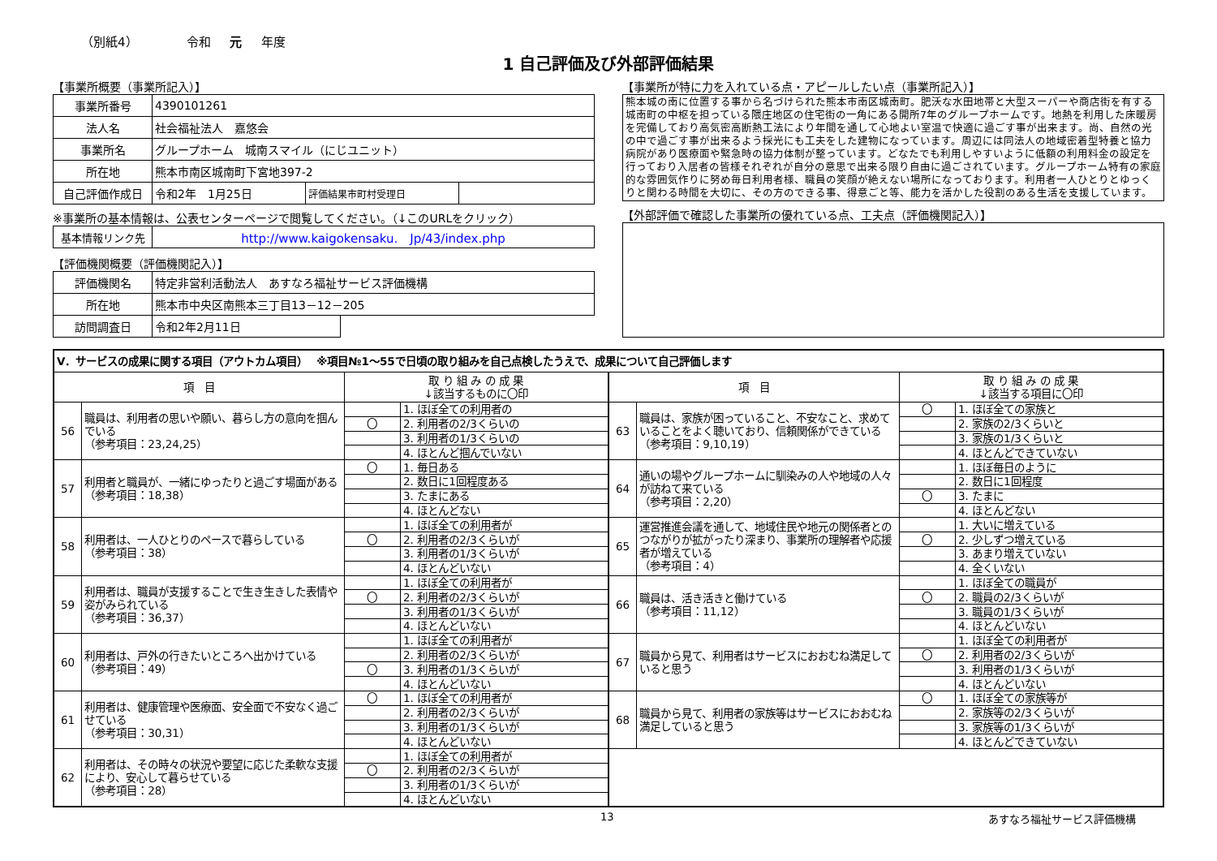（別紙4） 令和 元 年度
1 自己評価及び外部評価結果
【事業所概要（事業所記入）】
| 事業所番号 | 4390101261 | | |
| 法人名 | 社会福祉法人 嘉悠会 | | |
| 事業所名 | グループホーム 城南スマイル（にじユニット） | | |
| 所在地 | 熊本市南区城南町下宮地397-2 | | |
| 自己評価作成日 | 令和2年 1月25日 | 評価結果市町村受理日 | |
※事業所の基本情報は、公表センターページで閲覧してください。（↓このURLをクリック）
| 基本情報リンク先 | http://www.kaigokensaku. Jp/43/index.php |
【評価機関概要（評価機関記入）】
| 評価機関名 | 特定非営利活動法人 あすなろ福祉サービス評価機構 | |
| 所在地 | 熊本市中央区南熊本三丁目13－12－205 | |
| 訪問調査日 | 令和2年2月11日 | |
【事業所が特に力を入れている点・アピールしたい点（事業所記入）】
熊本城の南に位置する事から名づけられた熊本市南区城南町。肥沃な水田地帯と大型スーパーや商店街を有する城南町の中枢を担っている隈庄地区の住宅街の一角にある開所7年のグループホームです。地熱を利用した床暖房を完備しており高気密高断熱工法により年間を通して心地よい室温で快適に過ごす事が出来ます。尚、自然の光の中で過ごす事が出来るよう採光にも工夫をした建物になっています。周辺には同法人の地域密着型特養と協力病院があり医療面や緊急時の協力体制が整っています。どなたでも利用しやすいように低額の利用料金の設定を行っており入居者の皆様それぞれが自分の意思で出来る限り自由に過ごされています。グループホーム特有の家庭的な雰囲気作りに努め毎日利用者様、職員の笑顔が絶えない場所になっております。利用者一人ひとりとゆっくりと関わる時間を大切に、その方のできる事、得意ごと等、能力を活かした役割のある生活を支援しています。
【外部評価で確認した事業所の優れている点、工夫点（評価機関記入）】
| Ⅴ．サービスの成果に関する項目（アウトカム項目） ※項目№1～55で日頃の取り組みを自己点検したうえで、成果について自己評価します | | | | | | | |
| --- | --- | --- | --- | --- | --- | --- | --- |
| 項 目 | | 取 り 組 み の 成 果 ↓該当するものに〇印 | | 項 目 | | 取 り 組 み の 成 果 ↓該当する項目に〇印 | |
| 56 | 職員は、利用者の思いや願い、暮らし方の意向を掴んでいる （参考項目：23,24,25） | | 1. ほぼ全ての利用者の | 63 | 職員は、家族が困っていること、不安なこと、求めていることをよく聴いており、信頼関係ができている （参考項目：9,10,19） | 〇 | 1. ほぼ全ての家族と |
| | | 〇 | 2. 利用者の2/3くらいの | | | | 2. 家族の2/3くらいと |
| | | | 3. 利用者の1/3くらいの | | | | 3. 家族の1/3くらいと |
| | | | 4. ほとんど掴んでいない | | | | 4. ほとんどできていない |
| 57 | 利用者と職員が、一緒にゆったりと過ごす場面がある （参考項目：18,38） | 〇 | 1. 毎日ある | 64 | 通いの場やグループホームに馴染みの人や地域の人々が訪ねて来ている （参考項目：2,20） | | 1. ほぼ毎日のように |
| | | | 2. 数日に1回程度ある | | | | 2. 数日に1回程度 |
| | | | 3. たまにある | | | 〇 | 3. たまに |
| | | | 4. ほとんどない | | | | 4. ほとんどない |
| 58 | 利用者は、一人ひとりのペースで暮らしている （参考項目：38） | | 1. ほぼ全ての利用者が | 65 | 運営推進会議を通して、地域住民や地元の関係者とのつながりが拡がったり深まり、事業所の理解者や応援者が増えている （参考項目：4） | | 1. 大いに増えている |
| | | 〇 | 2. 利用者の2/3くらいが | | | 〇 | 2. 少しずつ増えている |
| | | | 3. 利用者の1/3くらいが | | | | 3. あまり増えていない |
| | | | 4. ほとんどいない | | | | 4. 全くいない |
| 59 | 利用者は、職員が支援することで生き生きした表情や姿がみられている （参考項目：36,37） | | 1. ほぼ全ての利用者が | 66 | 職員は、活き活きと働けている （参考項目：11,12） | | 1. ほぼ全ての職員が |
| | | 〇 | 2. 利用者の2/3くらいが | | | 〇 | 2. 職員の2/3くらいが |
| | | | 3. 利用者の1/3くらいが | | | | 3. 職員の1/3くらいが |
| | | | 4. ほとんどいない | | | | 4. ほとんどいない |
| 60 | 利用者は、戸外の行きたいところへ出かけている （参考項目：49） | | 1. ほぼ全ての利用者が | 67 | 職員から見て、利用者はサービスにおおむね満足していると思う | | 1. ほぼ全ての利用者が |
| | | | 2. 利用者の2/3くらいが | | | 〇 | 2. 利用者の2/3くらいが |
| | | 〇 | 3. 利用者の1/3くらいが | | | | 3. 利用者の1/3くらいが |
| | | | 4. ほとんどいない | | | | 4. ほとんどいない |
| 61 | 利用者は、健康管理や医療面、安全面で不安なく過ごせている （参考項目：30,31） | 〇 | 1. ほぼ全ての利用者が | 68 | 職員から見て、利用者の家族等はサービスにおおむね満足していると思う | 〇 | 1. ほぼ全ての家族等が |
| | | | 2. 利用者の2/3くらいが | | | | 2. 家族等の2/3くらいが |
| | | | 3. 利用者の1/3くらいが | | | | 3. 家族等の1/3くらいが |
| | | | 4. ほとんどいない | | | | 4. ほとんどできていない |
| 62 | 利用者は、その時々の状況や要望に応じた柔軟な支援により、安心して暮らせている （参考項目：28） | | 1. ほぼ全ての利用者が | | | | |
| | | 〇 | 2. 利用者の2/3くらいが | | | | |
| | | | 3. 利用者の1/3くらいが | | | | |
| | | | 4. ほとんどいない | | | | |
13 あすなろ福祉サービス評価機構